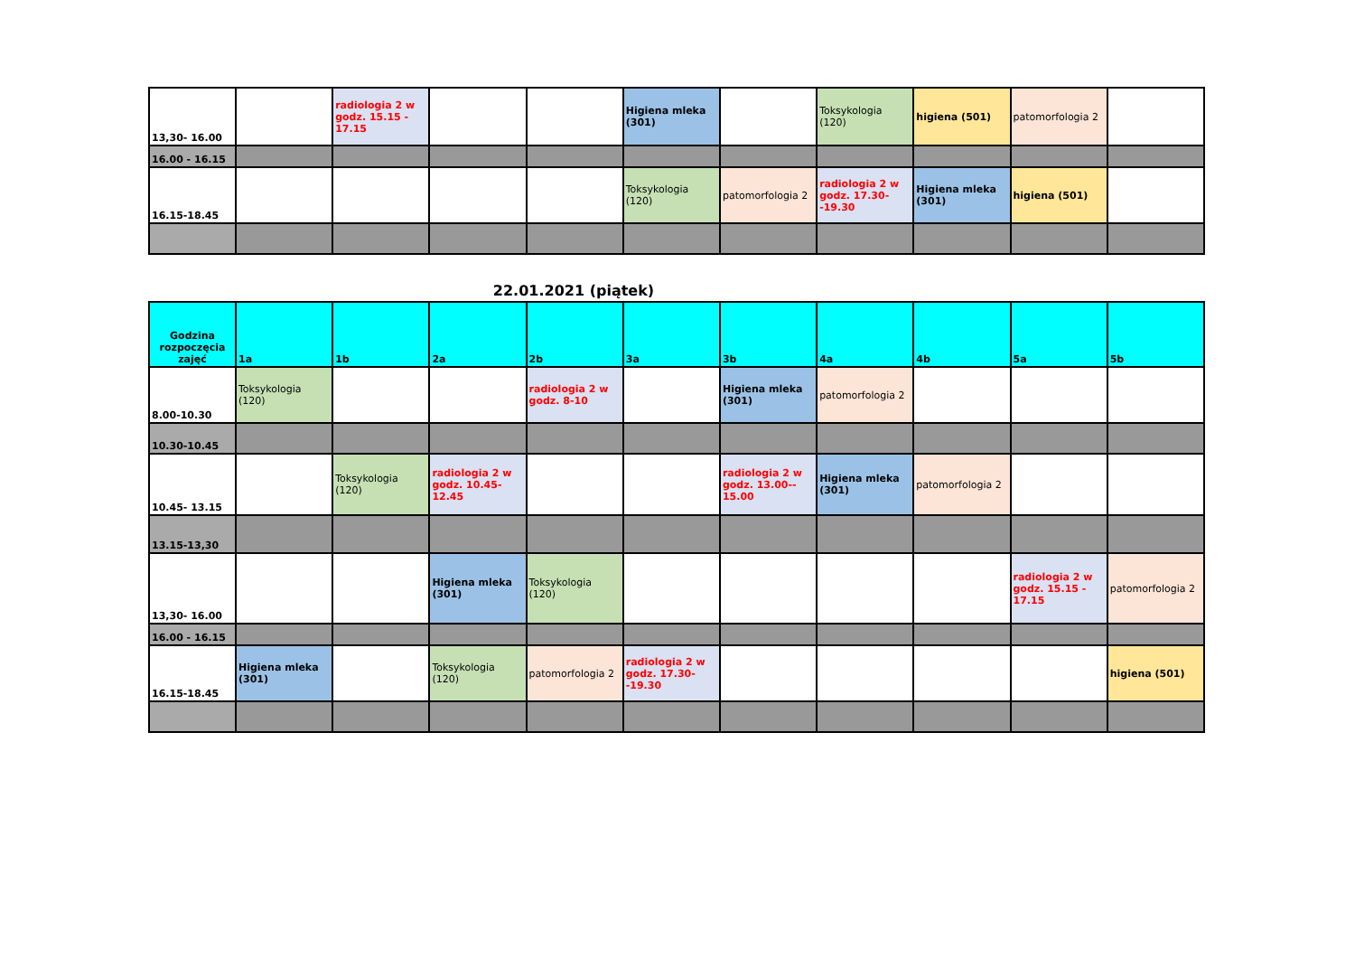| 13,30- 16.00 | | radiologia 2 w godz. 15.15 - 17.15 | | | Higiena mleka (301) | | Toksykologia (120) | higiena (501) | patomorfologia 2 | |
| 16.00 - 16.15 | | | | | | | | | | |
| 16.15-18.45 | | | | | Toksykologia (120) | patomorfologia 2 | radiologia 2 w godz. 17.30--19.30 | Higiena mleka (301) | higiena (501) | |
22.01.2021 (piątek)
| Godzina rozpoczęcia zajęć | 1a | 1b | 2a | 2b | 3a | 3b | 4a | 4b | 5a | 5b |
| --- | --- | --- | --- | --- | --- | --- | --- | --- | --- | --- |
| 8.00-10.30 | Toksykologia (120) | | | radiologia 2 w godz. 8-10 | | Higiena mleka (301) | patomorfologia 2 | | | |
| 10.30-10.45 | | | | | | | | | | |
| 10.45- 13.15 | | Toksykologia (120) | radiologia 2 w godz. 10.45-12.45 | | | radiologia 2 w godz. 13.00-- 15.00 | Higiena mleka (301) | patomorfologia 2 | | |
| 13.15-13,30 | | | | | | | | | | |
| 13,30- 16.00 | | | Higiena mleka (301) | Toksykologia (120) | | | | | radiologia 2 w godz. 15.15 - 17.15 | patomorfologia 2 |
| 16.00 - 16.15 | | | | | | | | | | |
| 16.15-18.45 | Higiena mleka (301) | | Toksykologia (120) | patomorfologia 2 | radiologia 2 w godz. 17.30--19.30 | | | | | higiena (501) |